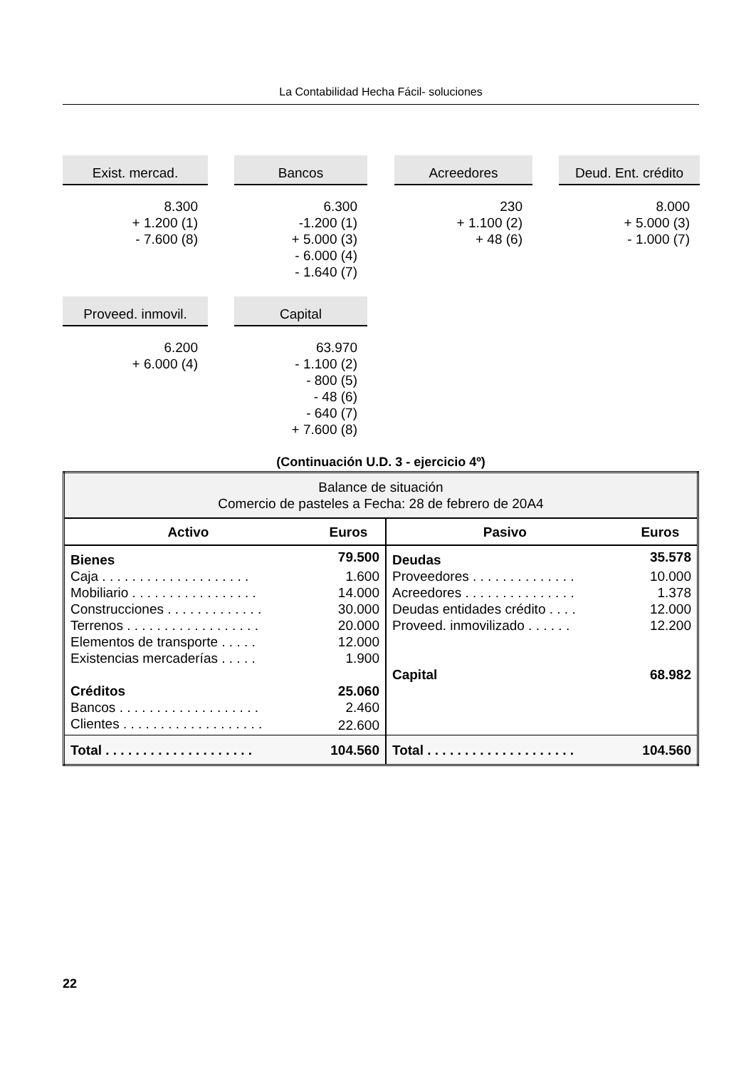La Contabilidad Hecha Fácil- soluciones
Exist. mercad.
8.300
+ 1.200 (1)
- 7.600 (8)
Bancos
6.300
-1.200 (1)
+ 5.000 (3)
- 6.000 (4)
- 1.640 (7)
Acreedores
230
+ 1.100 (2)
+ 48 (6)
Deud. Ent. crédito
8.000
+ 5.000 (3)
- 1.000 (7)
Proveed. inmovil.
6.200
+ 6.000 (4)
Capital
63.970
- 1.100 (2)
- 800 (5)
- 48 (6)
- 640 (7)
+ 7.600 (8)
(Continuación U.D. 3 - ejercicio 4º)
| Balance de situación Comercio de pasteles a Fecha: 28 de febrero de 20A4 | | | |
| Activo | Euros | Pasivo | Euros |
| Bienes | 79.500 | Deudas | 35.578 |
| Caja . . . . . . . . . . . . . . . . . . . . | 1.600 | Proveedores . . . . . . . . . . . . . . | 10.000 |
| Mobiliario . . . . . . . . . . . . . . . . . | 14.000 | Acreedores . . . . . . . . . . . . . . . | 1.378 |
| Construcciones . . . . . . . . . . . . . | 30.000 | Deudas entidades crédito . . . . | 12.000 |
| Terrenos . . . . . . . . . . . . . . . . . . | 20.000 | Proveed. inmovilizado . . . . . . | 12.200 |
| Elementos de transporte . . . . . | 12.000 | | |
| Existencias mercaderías . . . . . | 1.900 | | |
| | | Capital | 68.982 |
| Créditos | 25.060 | | |
| Bancos . . . . . . . . . . . . . . . . . . . | 2.460 | | |
| Clientes . . . . . . . . . . . . . . . . . . . | 22.600 | | |
| Total . . . . . . . . . . . . . . . . . . . . | 104.560 | Total . . . . . . . . . . . . . . . . . . . . | 104.560 |
22